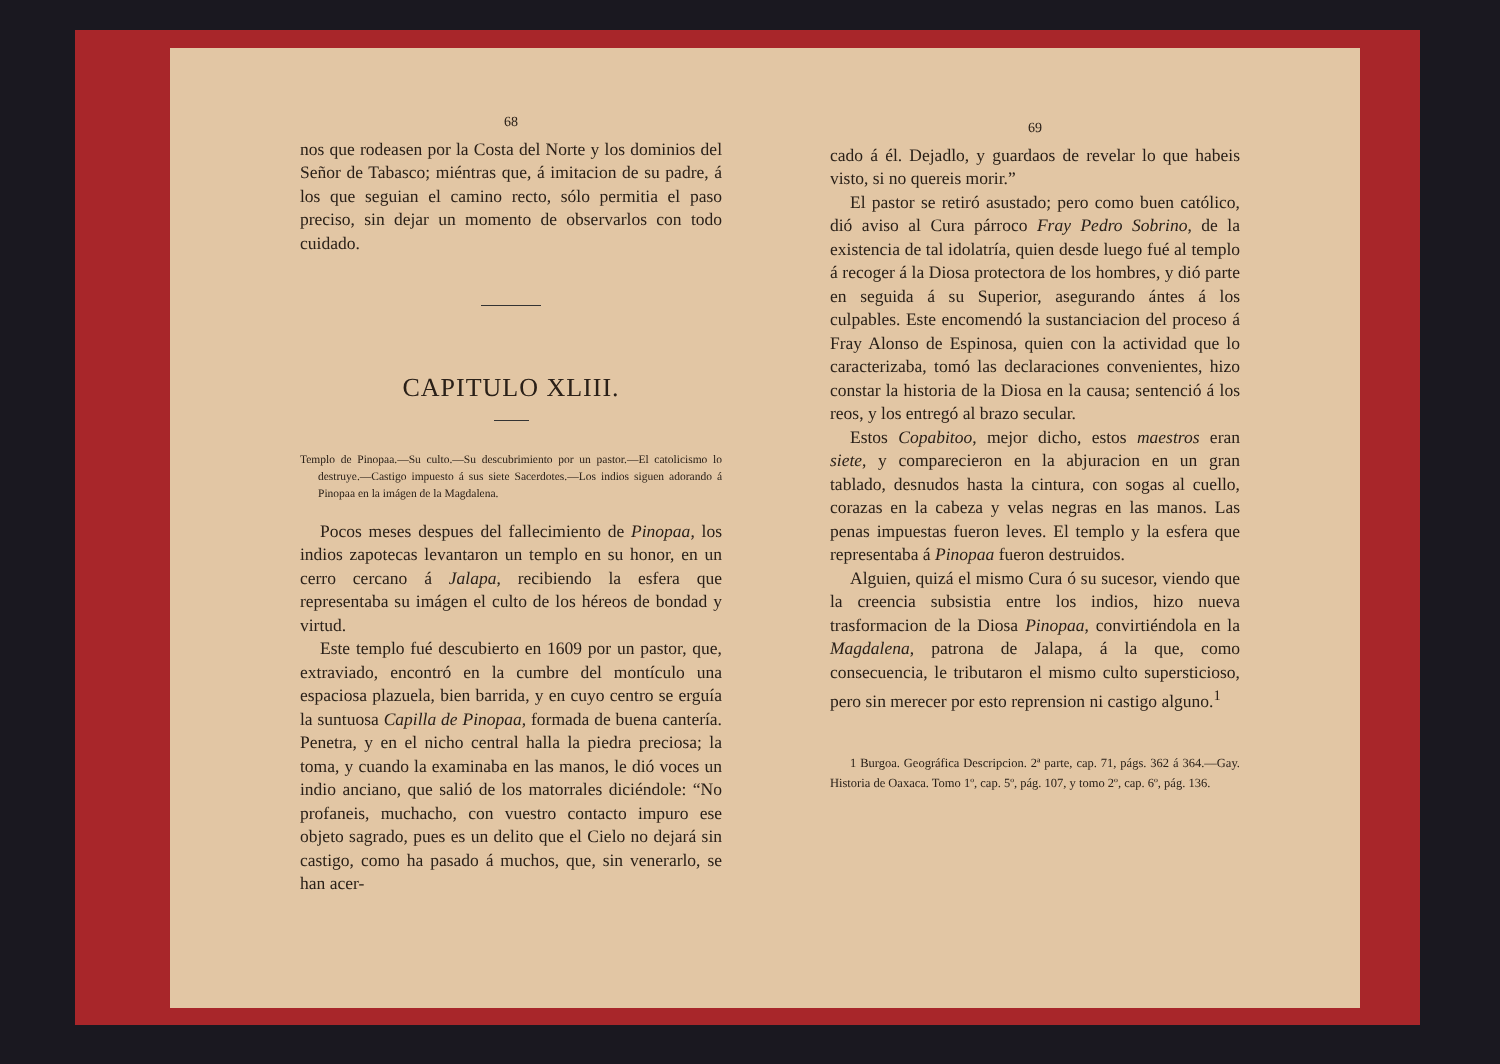68
nos que rodeasen por la Costa del Norte y los dominios del Señor de Tabasco; miéntras que, á imitacion de su padre, á los que seguian el camino recto, sólo permitia el paso preciso, sin dejar un momento de observarlos con todo cuidado.
CAPITULO XLIII.
Templo de Pinopaa.—Su culto.—Su descubrimiento por un pastor.—El catolicismo lo destruye.—Castigo impuesto á sus siete Sacerdotes.—Los indios siguen adorando á Pinopaa en la imágen de la Magdalena.
Pocos meses despues del fallecimiento de Pinopaa, los indios zapotecas levantaron un templo en su honor, en un cerro cercano á Jalapa, recibiendo la esfera que representaba su imágen el culto de los héreos de bondad y virtud.
Este templo fué descubierto en 1609 por un pastor, que, extraviado, encontró en la cumbre del montículo una espaciosa plazuela, bien barrida, y en cuyo centro se erguía la suntuosa Capilla de Pinopaa, formada de buena cantería. Penetra, y en el nicho central halla la piedra preciosa; la toma, y cuando la examinaba en las manos, le dió voces un indio anciano, que salió de los matorrales diciéndole: “No profaneis, muchacho, con vuestro contacto impuro ese objeto sagrado, pues es un delito que el Cielo no dejará sin castigo, como ha pasado á muchos, que, sin venerarlo, se han acer-
69
cado á él. Dejadlo, y guardaos de revelar lo que habeis visto, si no quereis morir.”
El pastor se retiró asustado; pero como buen católico, dió aviso al Cura párroco Fray Pedro Sobrino, de la existencia de tal idolatría, quien desde luego fué al templo á recoger á la Diosa protectora de los hombres, y dió parte en seguida á su Superior, asegurando ántes á los culpables. Este encomendó la sustanciacion del proceso á Fray Alonso de Espinosa, quien con la actividad que lo caracterizaba, tomó las declaraciones convenientes, hizo constar la historia de la Diosa en la causa; sentenció á los reos, y los entregó al brazo secular.
Estos Copabitoo, mejor dicho, estos maestros eran siete, y comparecieron en la abjuracion en un gran tablado, desnudos hasta la cintura, con sogas al cuello, corazas en la cabeza y velas negras en las manos. Las penas impuestas fueron leves. El templo y la esfera que representaba á Pinopaa fueron destruidos.
Alguien, quizá el mismo Cura ó su sucesor, viendo que la creencia subsistia entre los indios, hizo nueva trasformacion de la Diosa Pinopaa, convirtiéndola en la Magdalena, patrona de Jalapa, á la que, como consecuencia, le tributaron el mismo culto supersticioso, pero sin merecer por esto reprension ni castigo alguno.<sup>1</sup>
1 Burgoa. Geográfica Descripcion. 2ª parte, cap. 71, págs. 362 á 364.—Gay. Historia de Oaxaca. Tomo 1º, cap. 5º, pág. 107, y tomo 2º, cap. 6º, pág. 136.